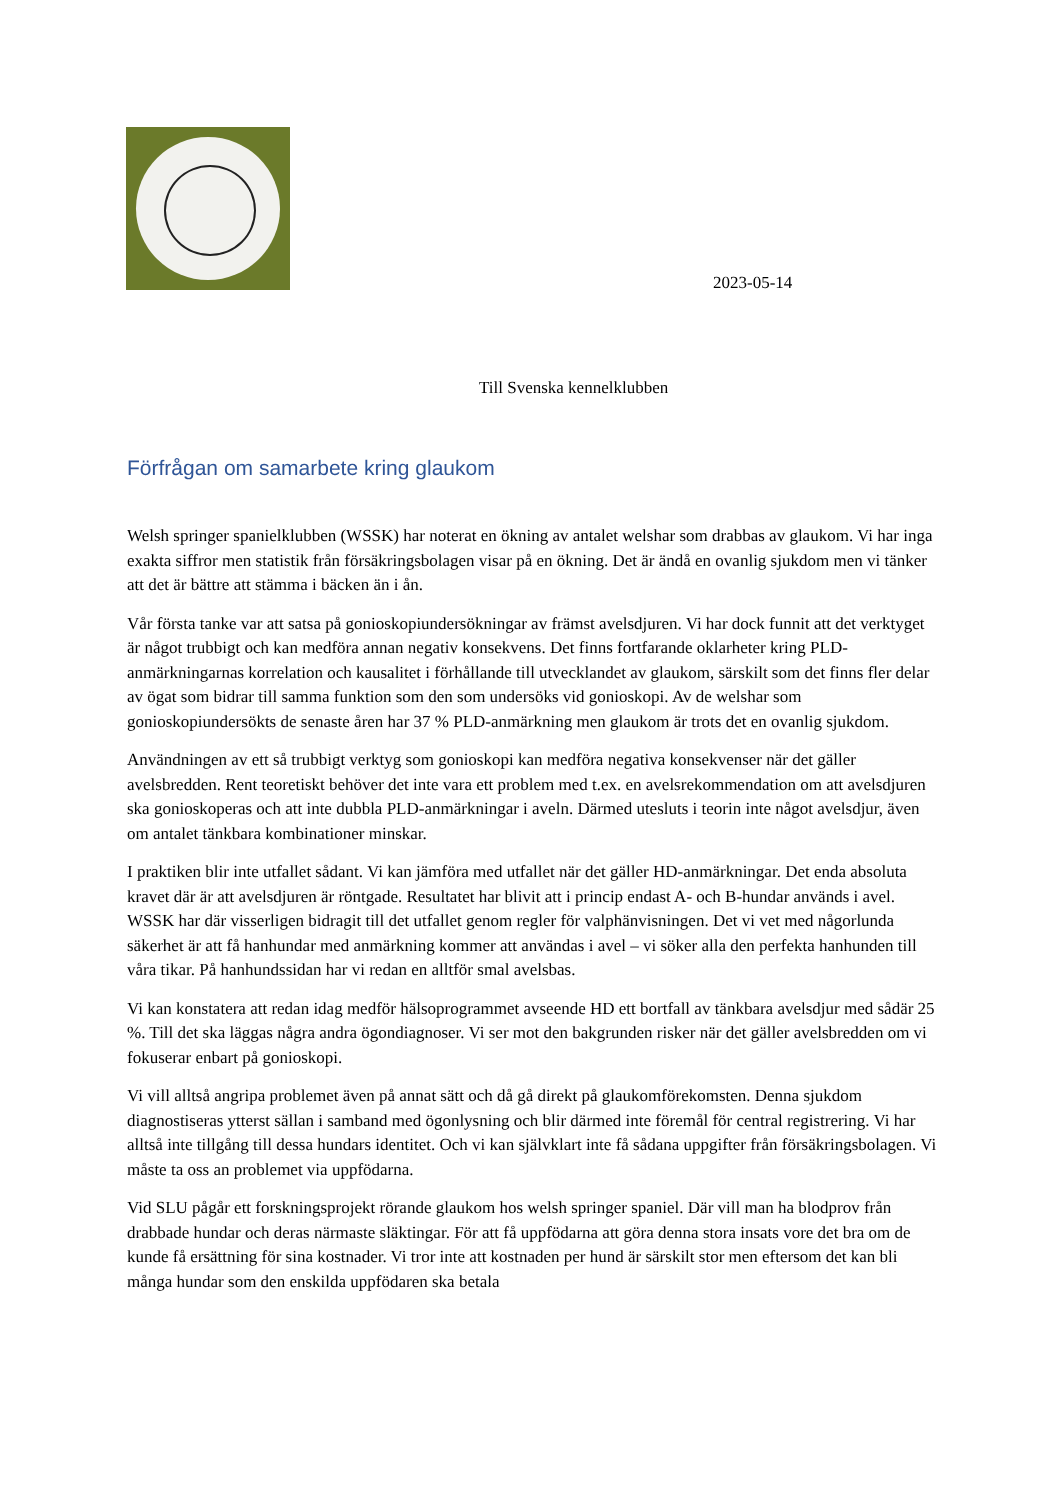2023-05-14
Till Svenska kennelklubben
Förfrågan om samarbete kring glaukom
Welsh springer spanielklubben (WSSK) har noterat en ökning av antalet welshar som drabbas av glaukom. Vi har inga exakta siffror men statistik från försäkringsbolagen visar på en ökning. Det är ändå en ovanlig sjukdom men vi tänker att det är bättre att stämma i bäcken än i ån.
Vår första tanke var att satsa på gonioskopiundersökningar av främst avelsdjuren. Vi har dock funnit att det verktyget är något trubbigt och kan medföra annan negativ konsekvens. Det finns fortfarande oklarheter kring PLD-anmärkningarnas korrelation och kausalitet i förhållande till utvecklandet av glaukom, särskilt som det finns fler delar av ögat som bidrar till samma funktion som den som undersöks vid gonioskopi. Av de welshar som gonioskopiundersökts de senaste åren har 37 % PLD-anmärkning men glaukom är trots det en ovanlig sjukdom.
Användningen av ett så trubbigt verktyg som gonioskopi kan medföra negativa konsekvenser när det gäller avelsbredden. Rent teoretiskt behöver det inte vara ett problem med t.ex. en avelsrekommendation om att avelsdjuren ska gonioskoperas och att inte dubbla PLD-anmärkningar i aveln. Därmed utesluts i teorin inte något avelsdjur, även om antalet tänkbara kombinationer minskar.
I praktiken blir inte utfallet sådant. Vi kan jämföra med utfallet när det gäller HD-anmärkningar. Det enda absoluta kravet där är att avelsdjuren är röntgade. Resultatet har blivit att i princip endast A- och B-hundar används i avel. WSSK har där visserligen bidragit till det utfallet genom regler för valphänvisningen. Det vi vet med någorlunda säkerhet är att få hanhundar med anmärkning kommer att användas i avel – vi söker alla den perfekta hanhunden till våra tikar. På hanhundssidan har vi redan en alltför smal avelsbas.
Vi kan konstatera att redan idag medför hälsoprogrammet avseende HD ett bortfall av tänkbara avelsdjur med sådär 25 %. Till det ska läggas några andra ögondiagnoser. Vi ser mot den bakgrunden risker när det gäller avelsbredden om vi fokuserar enbart på gonioskopi.
Vi vill alltså angripa problemet även på annat sätt och då gå direkt på glaukomförekomsten. Denna sjukdom diagnostiseras ytterst sällan i samband med ögonlysning och blir därmed inte föremål för central registrering. Vi har alltså inte tillgång till dessa hundars identitet. Och vi kan självklart inte få sådana uppgifter från försäkringsbolagen. Vi måste ta oss an problemet via uppfödarna.
Vid SLU pågår ett forskningsprojekt rörande glaukom hos welsh springer spaniel. Där vill man ha blodprov från drabbade hundar och deras närmaste släktingar. För att få uppfödarna att göra denna stora insats vore det bra om de kunde få ersättning för sina kostnader. Vi tror inte att kostnaden per hund är särskilt stor men eftersom det kan bli många hundar som den enskilda uppfödaren ska betala